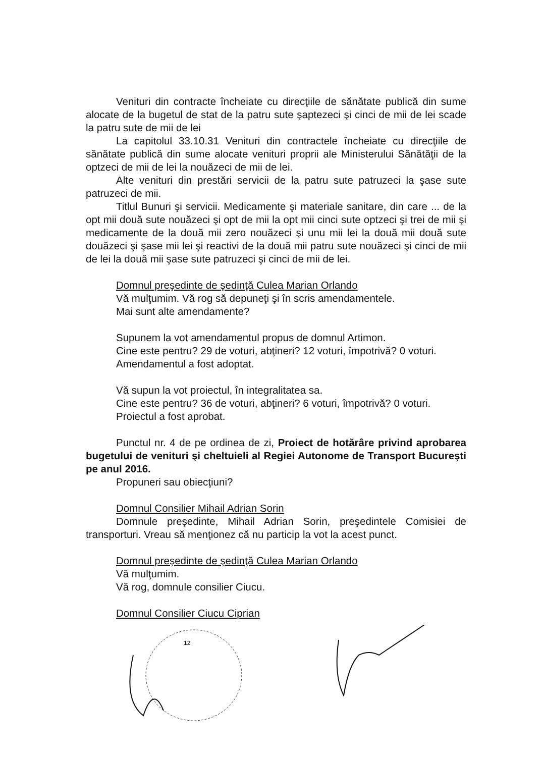Venituri din contracte încheiate cu direcţiile de sănătate publică din sume alocate de la bugetul de stat de la patru sute şaptezeci şi cinci de mii de lei scade la patru sute de mii de lei
La capitolul 33.10.31 Venituri din contractele încheiate cu direcţiile de sănătate publică din sume alocate venituri proprii ale Ministerului Sănătăţii de la optzeci de mii de lei la nouăzeci de mii de lei.
Alte venituri din prestări servicii de la patru sute patruzeci la şase sute patruzeci de mii.
Titlul Bunuri şi servicii. Medicamente şi materiale sanitare, din care ... de la opt mii două sute nouăzeci şi opt de mii la opt mii cinci sute optzeci şi trei de mii şi medicamente de la două mii zero nouăzeci şi unu mii lei la două mii două sute douăzeci şi şase mii lei şi reactivi de la două mii patru sute nouăzeci şi cinci de mii de lei la două mii şase sute patruzeci şi cinci de mii de lei.
Domnul preşedinte de şedinţă Culea Marian Orlando
Vă mulţumim. Vă rog să depuneţi şi în scris amendamentele.
Mai sunt alte amendamente?
Supunem la vot amendamentul propus de domnul Artimon.
Cine este pentru? 29 de voturi, abţineri? 12 voturi, împotrivă? 0 voturi.
Amendamentul a fost adoptat.
Vă supun la vot proiectul, în integralitatea sa.
Cine este pentru? 36 de voturi, abţineri? 6 voturi, împotrivă? 0 voturi.
Proiectul a fost aprobat.
Punctul nr. 4 de pe ordinea de zi, Proiect de hotărâre privind aprobarea bugetului de venituri şi cheltuieli al Regiei Autonome de Transport Bucureşti pe anul 2016.
Propuneri sau obiecţiuni?
Domnul Consilier Mihail Adrian Sorin
Domnule preşedinte, Mihail Adrian Sorin, preşedintele Comisiei de transporturi. Vreau să menţionez că nu particip la vot la acest punct.
Domnul preşedinte de şedinţă Culea Marian Orlando
Vă mulţumim.
Vă rog, domnule consilier Ciucu.
Domnul Consilier Ciucu Ciprian
12